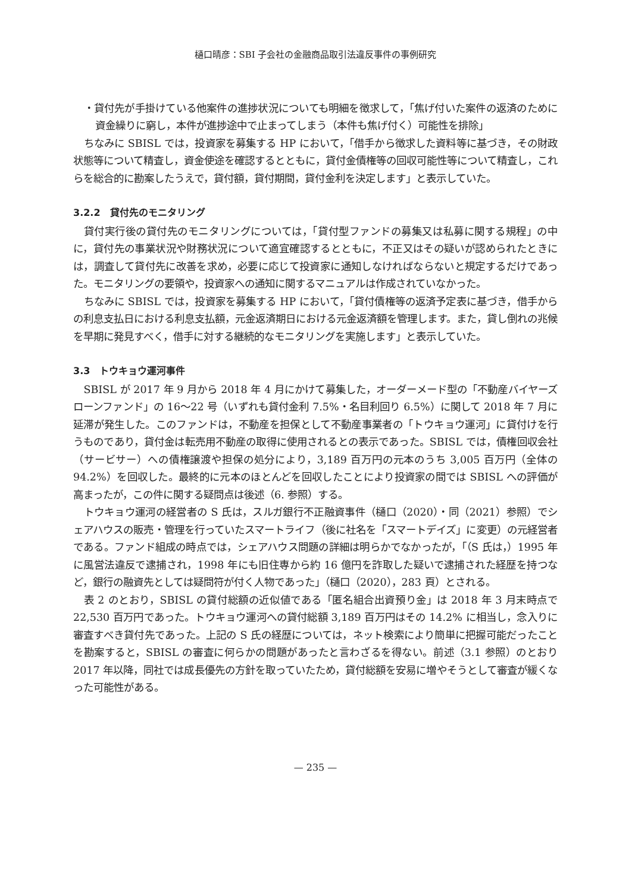樋口晴彦：SBI 子会社の金融商品取引法違反事件の事例研究
・貸付先が手掛けている他案件の進捗状況についても明細を徴求して，「焦げ付いた案件の返済のために資金繰りに窮し，本件が進捗途中で止まってしまう（本件も焦げ付く）可能性を排除」
ちなみに SBISL では，投資家を募集する HP において，「借手から徴求した資料等に基づき，その財政状態等について精査し，資金使途を確認するとともに，貸付金債権等の回収可能性等について精査し，これらを総合的に勘案したうえで，貸付額，貸付期間，貸付金利を決定します」と表示していた。
3.2.2　貸付先のモニタリング
貸付実行後の貸付先のモニタリングについては，「貸付型ファンドの募集又は私募に関する規程」の中に，貸付先の事業状況や財務状況について適宜確認するとともに，不正又はその疑いが認められたときには，調査して貸付先に改善を求め，必要に応じて投資家に通知しなければならないと規定するだけであった。モニタリングの要領や，投資家への通知に関するマニュアルは作成されていなかった。
ちなみに SBISL では，投資家を募集する HP において，「貸付債権等の返済予定表に基づき，借手からの利息支払日における利息支払額，元金返済期日における元金返済額を管理します。また，貸し倒れの兆候を早期に発見すべく，借手に対する継続的なモニタリングを実施します」と表示していた。
3.3　トウキョウ運河事件
SBISL が 2017 年 9 月から 2018 年 4 月にかけて募集した，オーダーメード型の「不動産バイヤーズローンファンド」の 16～22 号（いずれも貸付金利 7.5%・名目利回り 6.5%）に関して 2018 年 7 月に延滞が発生した。このファンドは，不動産を担保として不動産事業者の「トウキョウ運河」に貸付けを行うものであり，貸付金は転売用不動産の取得に使用されるとの表示であった。SBISL では，債権回収会社（サービサー）への債権譲渡や担保の処分により，3,189 百万円の元本のうち 3,005 百万円（全体の 94.2%）を回収した。最終的に元本のほとんどを回収したことにより投資家の間では SBISL への評価が高まったが，この件に関する疑問点は後述（6. 参照）する。
トウキョウ運河の経営者の S 氏は，スルガ銀行不正融資事件（樋口（2020）・同（2021）参照）でシェアハウスの販売・管理を行っていたスマートライフ（後に社名を「スマートデイズ」に変更）の元経営者である。ファンド組成の時点では，シェアハウス問題の詳細は明らかでなかったが，「（S 氏は，）1995 年に風営法違反で逮捕され，1998 年にも旧住専から約 16 億円を詐取した疑いで逮捕された経歴を持つなど，銀行の融資先としては疑問符が付く人物であった」（樋口（2020），283 頁）とされる。
表 2 のとおり，SBISL の貸付総額の近似値である「匿名組合出資預り金」は 2018 年 3 月末時点で 22,530 百万円であった。トウキョウ運河への貸付総額 3,189 百万円はその 14.2% に相当し，念入りに審査すべき貸付先であった。上記の S 氏の経歴については，ネット検索により簡単に把握可能だったことを勘案すると，SBISL の審査に何らかの問題があったと言わざるを得ない。前述（3.1 参照）のとおり 2017 年以降，同社では成長優先の方針を取っていたため，貸付総額を安易に増やそうとして審査が緩くなった可能性がある。
— 235 —